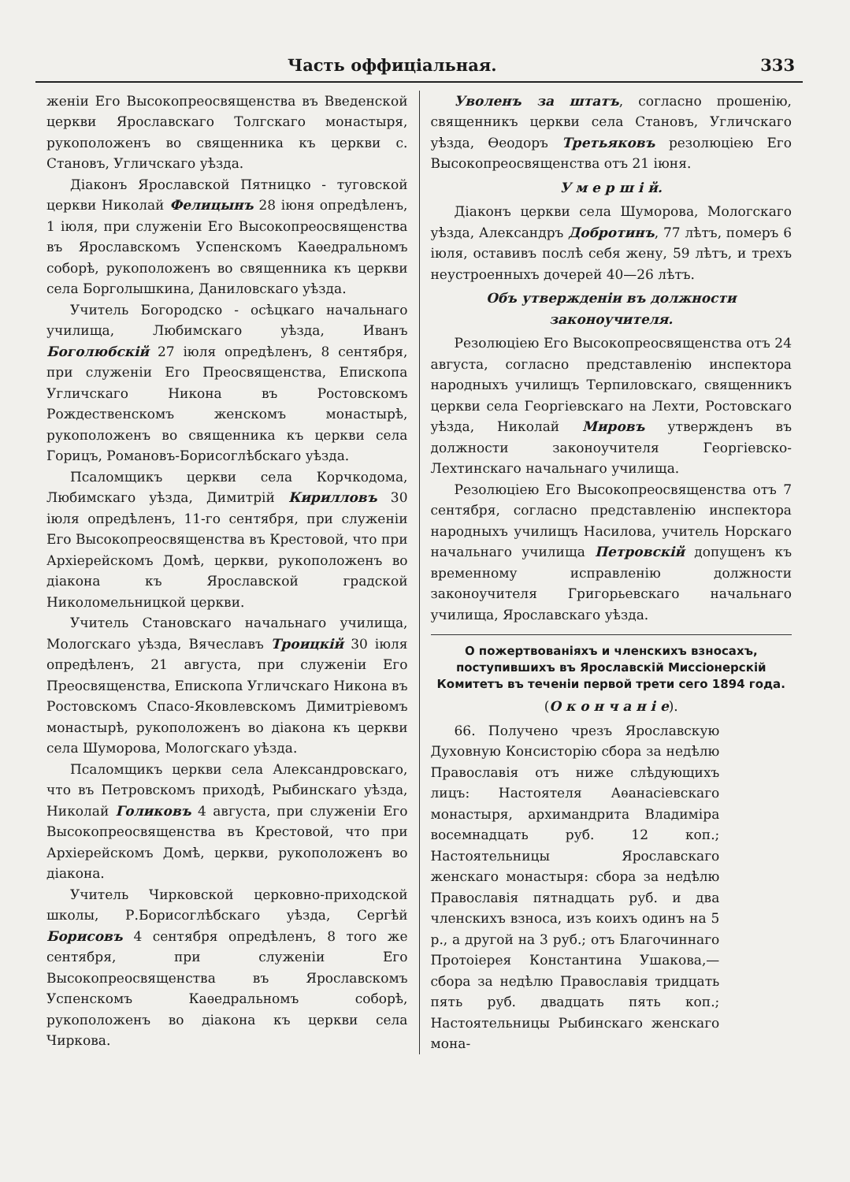Часть оффиціальная. 333
женіи Его Высокопреосвященства въ Введенской церкви Ярославскаго Толгскаго монастыря, рукоположенъ во священника къ церкви с. Становъ, Угличскаго уѣзда.
Діаконъ Ярославской Пятницко - туговской церкви Николай Фелицынъ 28 іюня опредѣленъ, 1 іюля, при служеніи Его Высокопреосвященства въ Ярославскомъ Успенскомъ Каѳедральномъ соборѣ, рукоположенъ во священника къ церкви села Борголышкина, Даниловскаго уѣзда.
Учитель Богородско - осѣцкаго начальнаго училища, Любимскаго уѣзда, Иванъ Боголюбскій 27 іюля опредѣленъ, 8 сентября, при служеніи Его Преосвященства, Епископа Угличскаго Никона въ Ростовскомъ Рождественскомъ женскомъ монастырѣ, рукоположенъ во священника къ церкви села Горицъ, Романовъ-Борисоглѣбскаго уѣзда.
Псаломщикъ церкви села Корчкодома, Любимскаго уѣзда, Димитрій Кирилловъ 30 іюля опредѣленъ, 11-го сентября, при служеніи Его Высокопреосвященства въ Крестовой, что при Архіерейскомъ Домѣ, церкви, рукоположенъ во діакона къ Ярославской градской Николомельницкой церкви.
Учитель Становскаго начальнаго училища, Мологскаго уѣзда, Вячеславъ Троицкій 30 іюля опредѣленъ, 21 августа, при служеніи Его Преосвященства, Епископа Угличскаго Никона въ Ростовскомъ Спасо-Яковлевскомъ Димитріевомъ монастырѣ, рукоположенъ во діакона къ церкви села Шуморова, Мологскаго уѣзда.
Псаломщикъ церкви села Александровскаго, что въ Петровскомъ приходѣ, Рыбинскаго уѣзда, Николай Голиковъ 4 августа, при служеніи Его Высокопреосвященства въ Крестовой, что при Архіерейскомъ Домѣ, церкви, рукоположенъ во діакона.
Учитель Чирковской церковно-приходской школы, Р.Борисоглѣбскаго уѣзда, Сергѣй Борисовъ 4 сентября опредѣленъ, 8 того же сентября, при служеніи Его Высокопреосвященства въ Ярославскомъ Успенскомъ Каѳедральномъ соборѣ, рукоположенъ во діакона къ церкви села Чиркова.
Уволенъ за штатъ, согласно прошенію, священникъ церкви села Становъ, Угличскаго уѣзда, Ѳеодоръ Третьяковъ резолюціею Его Высокопреосвященства отъ 21 іюня.
У м е р ш і й.
Діаконъ церкви села Шуморова, Мологскаго уѣзда, Александръ Добротинъ, 77 лѣтъ, померъ 6 іюля, оставивъ послѣ себя жену, 59 лѣтъ, и трехъ неустроенныхъ дочерей 40—26 лѣтъ.
Объ утвержденіи въ должности законоучителя.
Резолюціею Его Высокопреосвященства отъ 24 августа, согласно представленію инспектора народныхъ училищъ Терпиловскаго, священникъ церкви села Георгіевскаго на Лехти, Ростовскаго уѣзда, Николай Мировъ утвержденъ въ должности законоучителя Георгіевско-Лехтинскаго начальнаго училища.
Резолюціею Его Высокопреосвященства отъ 7 сентября, согласно представленію инспектора народныхъ училищъ Насилова, учитель Норскаго начальнаго училища Петровскій допущенъ къ временному исправленію должности законоучителя Григорьевскаго начальнаго училища, Ярославскаго уѣзда.
О пожертвованіяхъ и членскихъ взносахъ, поступившихъ въ Ярославскій Миссіонерскій Комитетъ въ теченіи первой трети сего 1894 года.
(О к о н ч а н і е).
66. Получено чрезъ Ярославскую Духовную Консисторію сбора за недѣлю Православія отъ ниже слѣдующихъ лицъ: Настоятеля Аѳанасіевскаго монастыря, архимандрита Владиміра восемнадцать руб. 12 коп.; Настоятельницы Ярославскаго женскаго монастыря: сбора за недѣлю Православія пятнадцать руб. и два членскихъ взноса, изъ коихъ одинъ на 5 р., а другой на 3 руб.; отъ Благочиннаго Протоіерея Константина Ушакова,—сбора за недѣлю Православія тридцать пять руб. двадцать пять коп.; Настоятельницы Рыбинскаго женскаго мона-